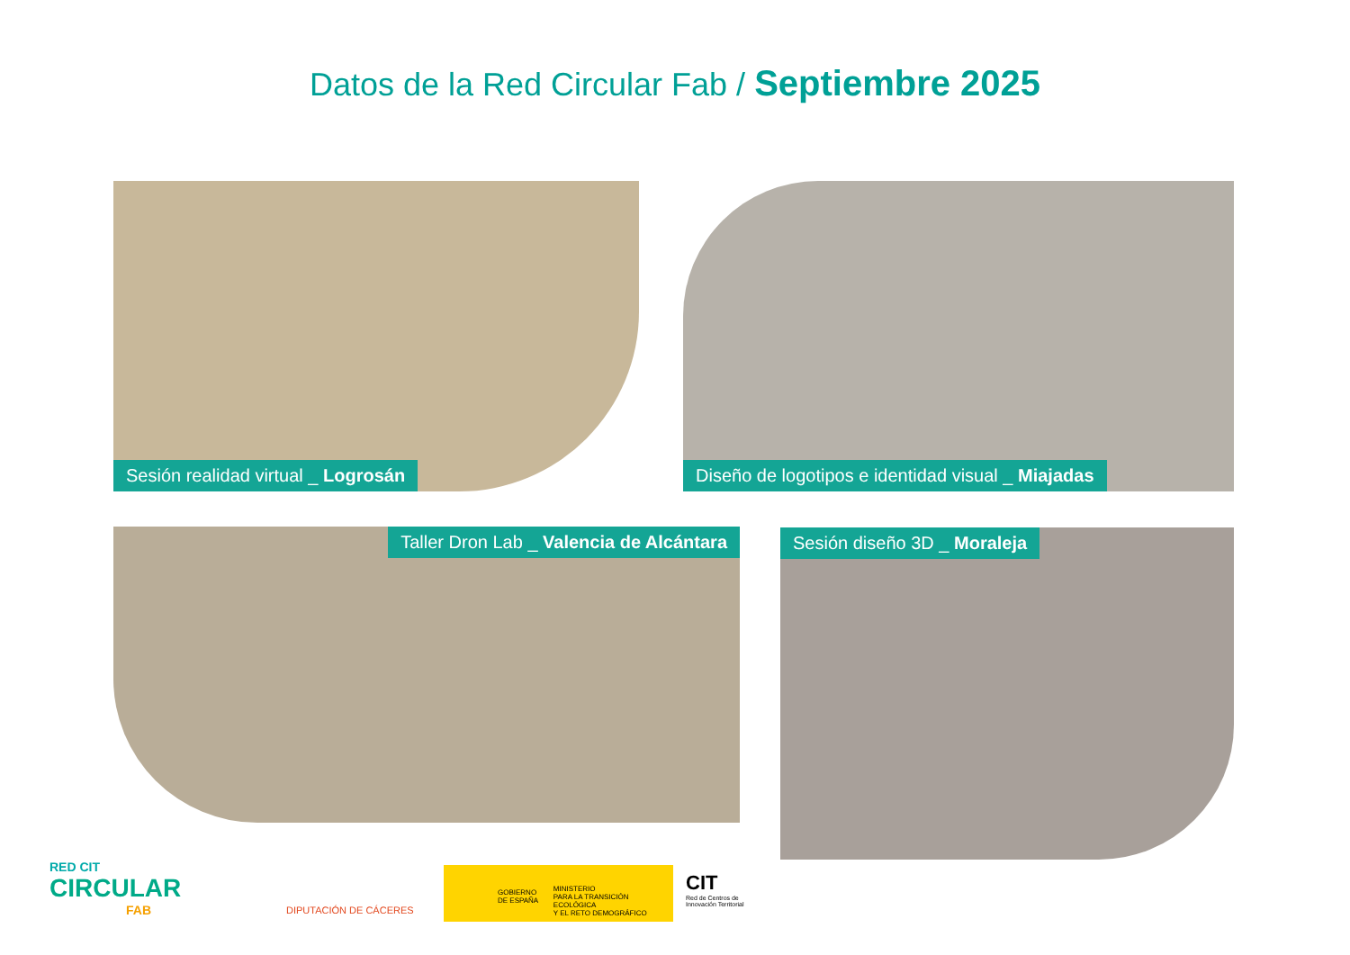Datos de la Red Circular Fab / Septiembre 2025
Sesión realidad virtual _ Logrosán Diseño de logotipos e identidad visual _ Miajadas
Taller Dron Lab _ Valencia de Alcántara Sesión diseño 3D _ Moraleja
RED CIT
CIRCULAR
FAB
DIPUTACIÓN DE CÁCERES
GOBIERNO DE ESPAÑA
MINISTERIO
PARA LA TRANSICIÓN ECOLÓGICA
Y EL RETO DEMOGRÁFICO
CIT
Red de Centros de
Innovación Territorial